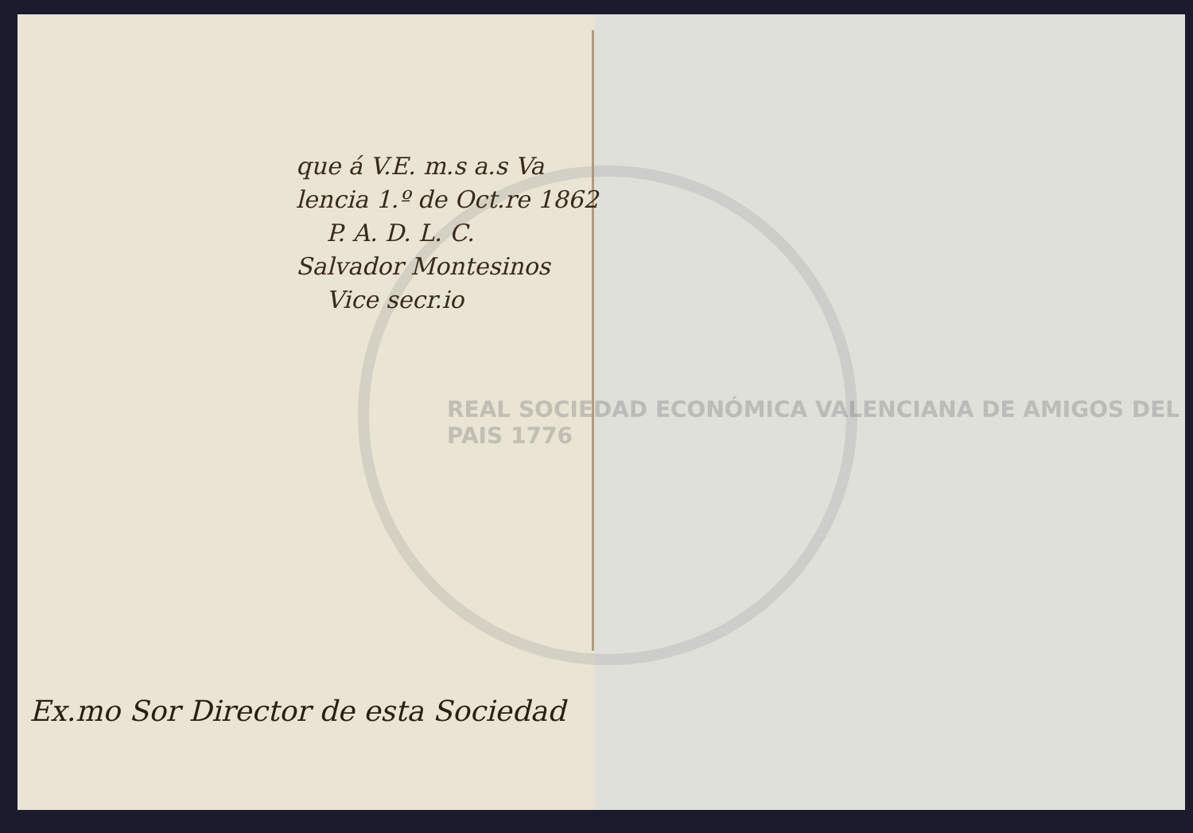REAL SOCIEDAD ECONÓMICA VALENCIANA DE AMIGOS DEL PAIS 1776
que á V.E. m.s a.s Va
lencia 1.º de Oct.re 1862
P. A. D. L. C.
Salvador Montesinos
Vice secr.io
Ex.mo Sor Director de esta Sociedad